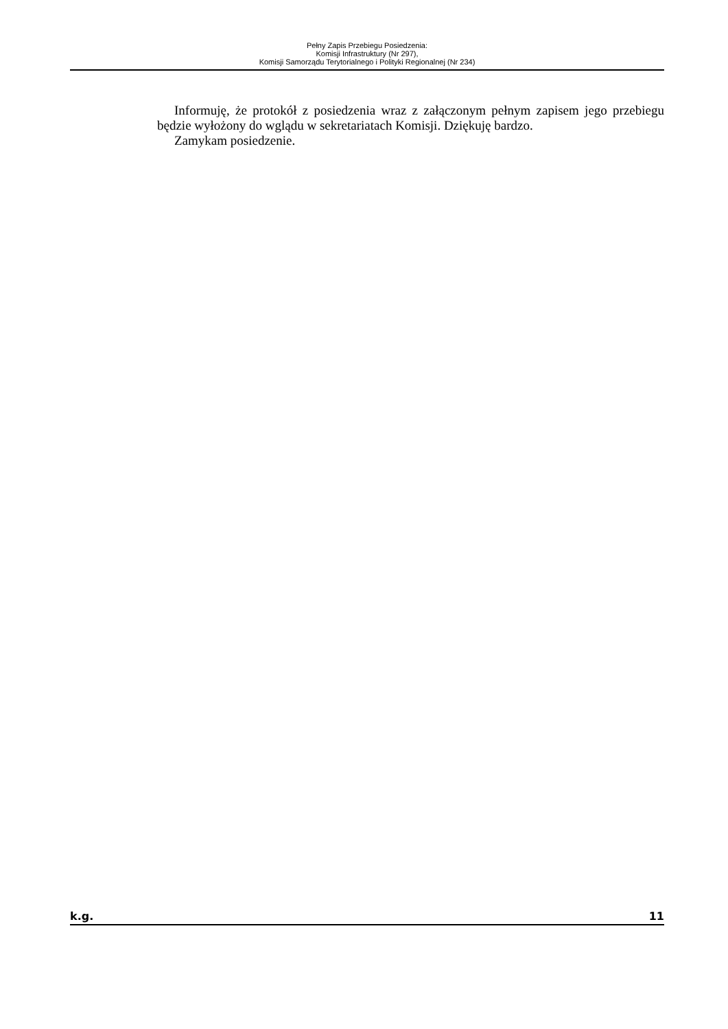Pełny Zapis Przebiegu Posiedzenia:
Komisji Infrastruktury (Nr 297),
Komisji Samorządu Terytorialnego i Polityki Regionalnej (Nr 234)
Informuję, że protokół z posiedzenia wraz z załączonym pełnym zapisem jego przebiegu będzie wyłożony do wglądu w sekretariatach Komisji. Dziękuję bardzo.
Zamykam posiedzenie.
k.g. 11